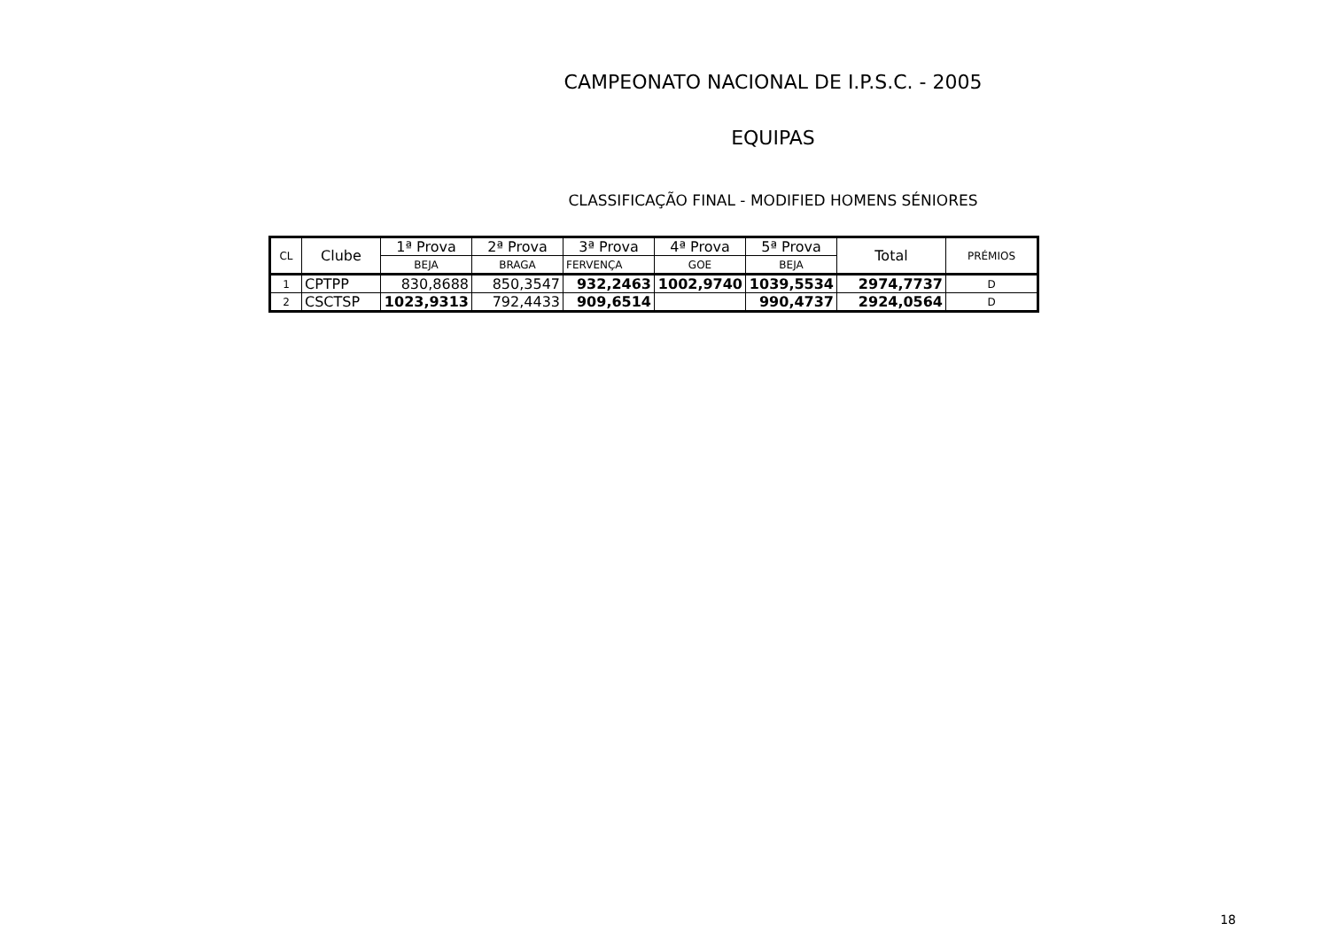CAMPEONATO NACIONAL DE I.P.S.C. - 2005
EQUIPAS
CLASSIFICAÇÃO FINAL - MODIFIED HOMENS SÉNIORES
| CL | Clube | 1ª Prova | 2ª Prova | 3ª Prova | 4ª Prova | 5ª Prova | Total | PRÉMIOS |
| --- | --- | --- | --- | --- | --- | --- | --- | --- |
| | | BEJA | BRAGA | FERVENÇA | GOE | BEJA | | |
| 1 | CPTPP | 830,8688 | 850,3547 | 932,2463 | 1002,9740 | 1039,5534 | 2974,7737 | D |
| 2 | CSCTSP | 1023,9313 | 792,4433 | 909,6514 | | 990,4737 | 2924,0564 | D |
18